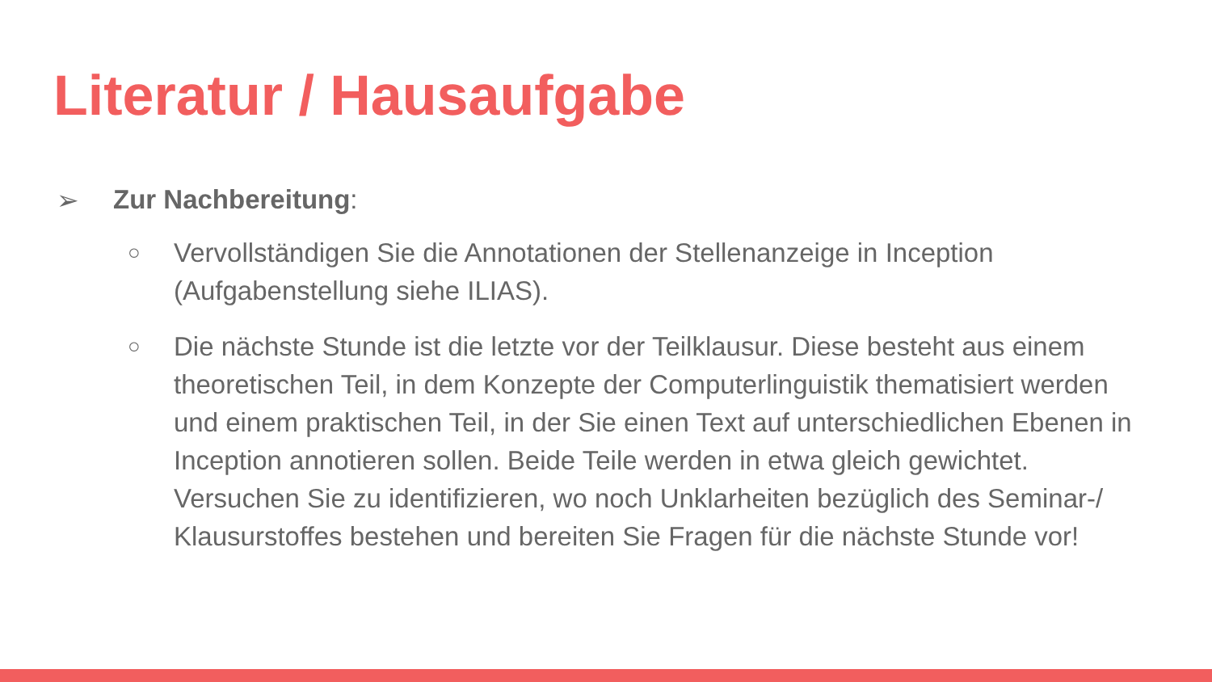Literatur / Hausaufgabe
➢ Zur Nachbereitung:
○ Vervollständigen Sie die Annotationen der Stellenanzeige in Inception (Aufgabenstellung siehe ILIAS).
○ Die nächste Stunde ist die letzte vor der Teilklausur. Diese besteht aus einem theoretischen Teil, in dem Konzepte der Computerlinguistik thematisiert werden und einem praktischen Teil, in der Sie einen Text auf unterschiedlichen Ebenen in Inception annotieren sollen. Beide Teile werden in etwa gleich gewichtet. Versuchen Sie zu identifizieren, wo noch Unklarheiten bezüglich des Seminar-/ Klausurstoffes bestehen und bereiten Sie Fragen für die nächste Stunde vor!